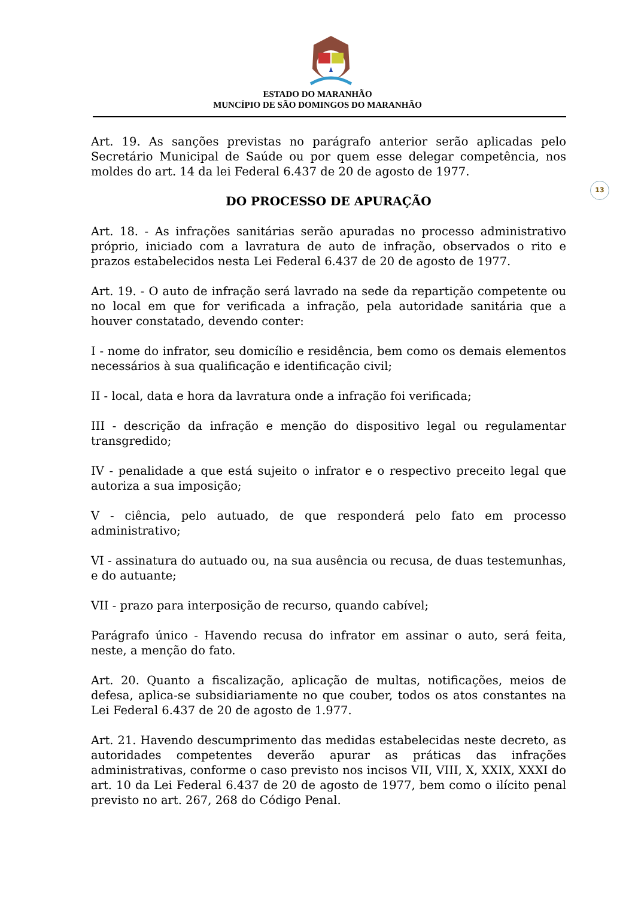ESTADO DO MARANHÃO
MUNCÍPIO DE SÃO DOMINGOS DO MARANHÃO
13
Art. 19. As sanções previstas no parágrafo anterior serão aplicadas pelo Secretário Municipal de Saúde ou por quem esse delegar competência, nos moldes do art. 14 da lei Federal 6.437 de 20 de agosto de 1977.
DO PROCESSO DE APURAÇÃO
Art. 18. - As infrações sanitárias serão apuradas no processo administrativo próprio, iniciado com a lavratura de auto de infração, observados o rito e prazos estabelecidos nesta Lei Federal 6.437 de 20 de agosto de 1977.
Art. 19. - O auto de infração será lavrado na sede da repartição competente ou no local em que for verificada a infração, pela autoridade sanitária que a houver constatado, devendo conter:
I - nome do infrator, seu domicílio e residência, bem como os demais elementos necessários à sua qualificação e identificação civil;
II - local, data e hora da lavratura onde a infração foi verificada;
III - descrição da infração e menção do dispositivo legal ou regulamentar transgredido;
IV - penalidade a que está sujeito o infrator e o respectivo preceito legal que autoriza a sua imposição;
V - ciência, pelo autuado, de que responderá pelo fato em processo administrativo;
VI - assinatura do autuado ou, na sua ausência ou recusa, de duas testemunhas, e do autuante;
VII - prazo para interposição de recurso, quando cabível;
Parágrafo único - Havendo recusa do infrator em assinar o auto, será feita, neste, a menção do fato.
Art. 20. Quanto a fiscalização, aplicação de multas, notificações, meios de defesa, aplica-se subsidiariamente no que couber, todos os atos constantes na Lei Federal 6.437 de 20 de agosto de 1.977.
Art. 21. Havendo descumprimento das medidas estabelecidas neste decreto, as autoridades competentes deverão apurar as práticas das infrações administrativas, conforme o caso previsto nos incisos VII, VIII, X, XXIX, XXXI do art. 10 da Lei Federal 6.437 de 20 de agosto de 1977, bem como o ilícito penal previsto no art. 267, 268 do Código Penal.